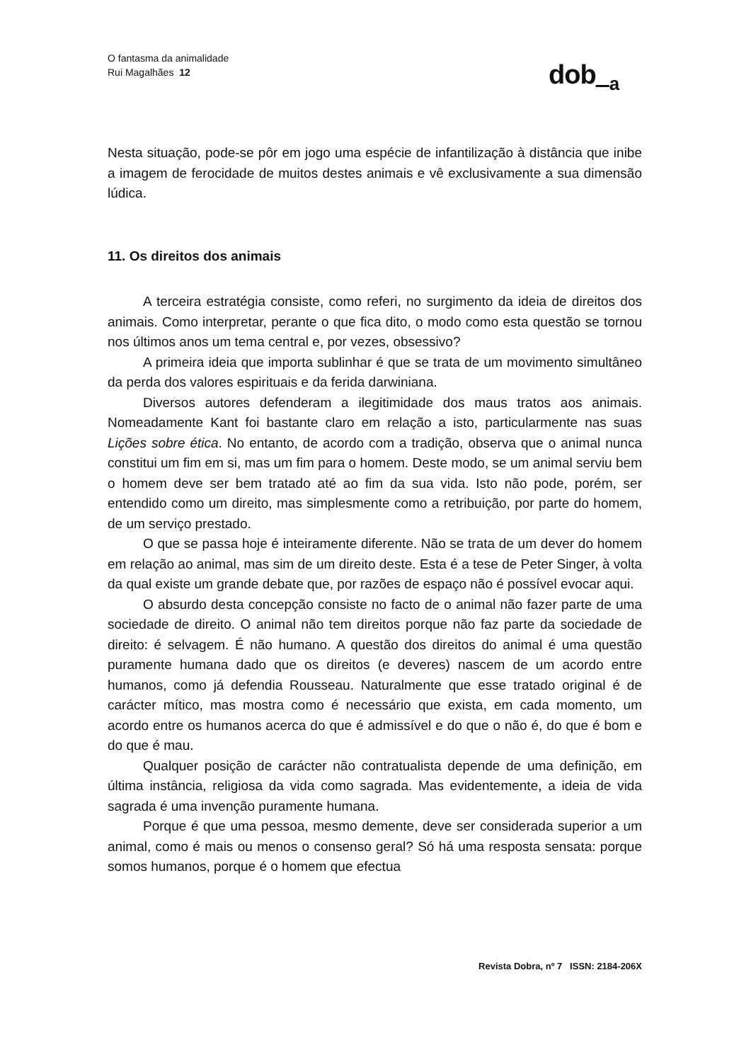O fantasma da animalidade
Rui Magalhães 12
dob <sub>a</sub>
Nesta situação, pode-se pôr em jogo uma espécie de infantilização à distância que inibe a imagem de ferocidade de muitos destes animais e vê exclusivamente a sua dimensão lúdica.
11. Os direitos dos animais
A terceira estratégia consiste, como referi, no surgimento da ideia de direitos dos animais. Como interpretar, perante o que fica dito, o modo como esta questão se tornou nos últimos anos um tema central e, por vezes, obsessivo?
A primeira ideia que importa sublinhar é que se trata de um movimento simultâneo da perda dos valores espirituais e da ferida darwiniana.
Diversos autores defenderam a ilegitimidade dos maus tratos aos animais. Nomeadamente Kant foi bastante claro em relação a isto, particularmente nas suas Lições sobre ética. No entanto, de acordo com a tradição, observa que o animal nunca constitui um fim em si, mas um fim para o homem. Deste modo, se um animal serviu bem o homem deve ser bem tratado até ao fim da sua vida. Isto não pode, porém, ser entendido como um direito, mas simplesmente como a retribuição, por parte do homem, de um serviço prestado.
O que se passa hoje é inteiramente diferente. Não se trata de um dever do homem em relação ao animal, mas sim de um direito deste. Esta é a tese de Peter Singer, à volta da qual existe um grande debate que, por razões de espaço não é possível evocar aqui.
O absurdo desta concepção consiste no facto de o animal não fazer parte de uma sociedade de direito. O animal não tem direitos porque não faz parte da sociedade de direito: é selvagem. É não humano. A questão dos direitos do animal é uma questão puramente humana dado que os direitos (e deveres) nascem de um acordo entre humanos, como já defendia Rousseau. Naturalmente que esse tratado original é de carácter mítico, mas mostra como é necessário que exista, em cada momento, um acordo entre os humanos acerca do que é admissível e do que o não é, do que é bom e do que é mau.
Qualquer posição de carácter não contratualista depende de uma definição, em última instância, religiosa da vida como sagrada. Mas evidentemente, a ideia de vida sagrada é uma invenção puramente humana.
Porque é que uma pessoa, mesmo demente, deve ser considerada superior a um animal, como é mais ou menos o consenso geral? Só há uma resposta sensata: porque somos humanos, porque é o homem que efectua
Revista Dobra, nº 7 ISSN: 2184-206X